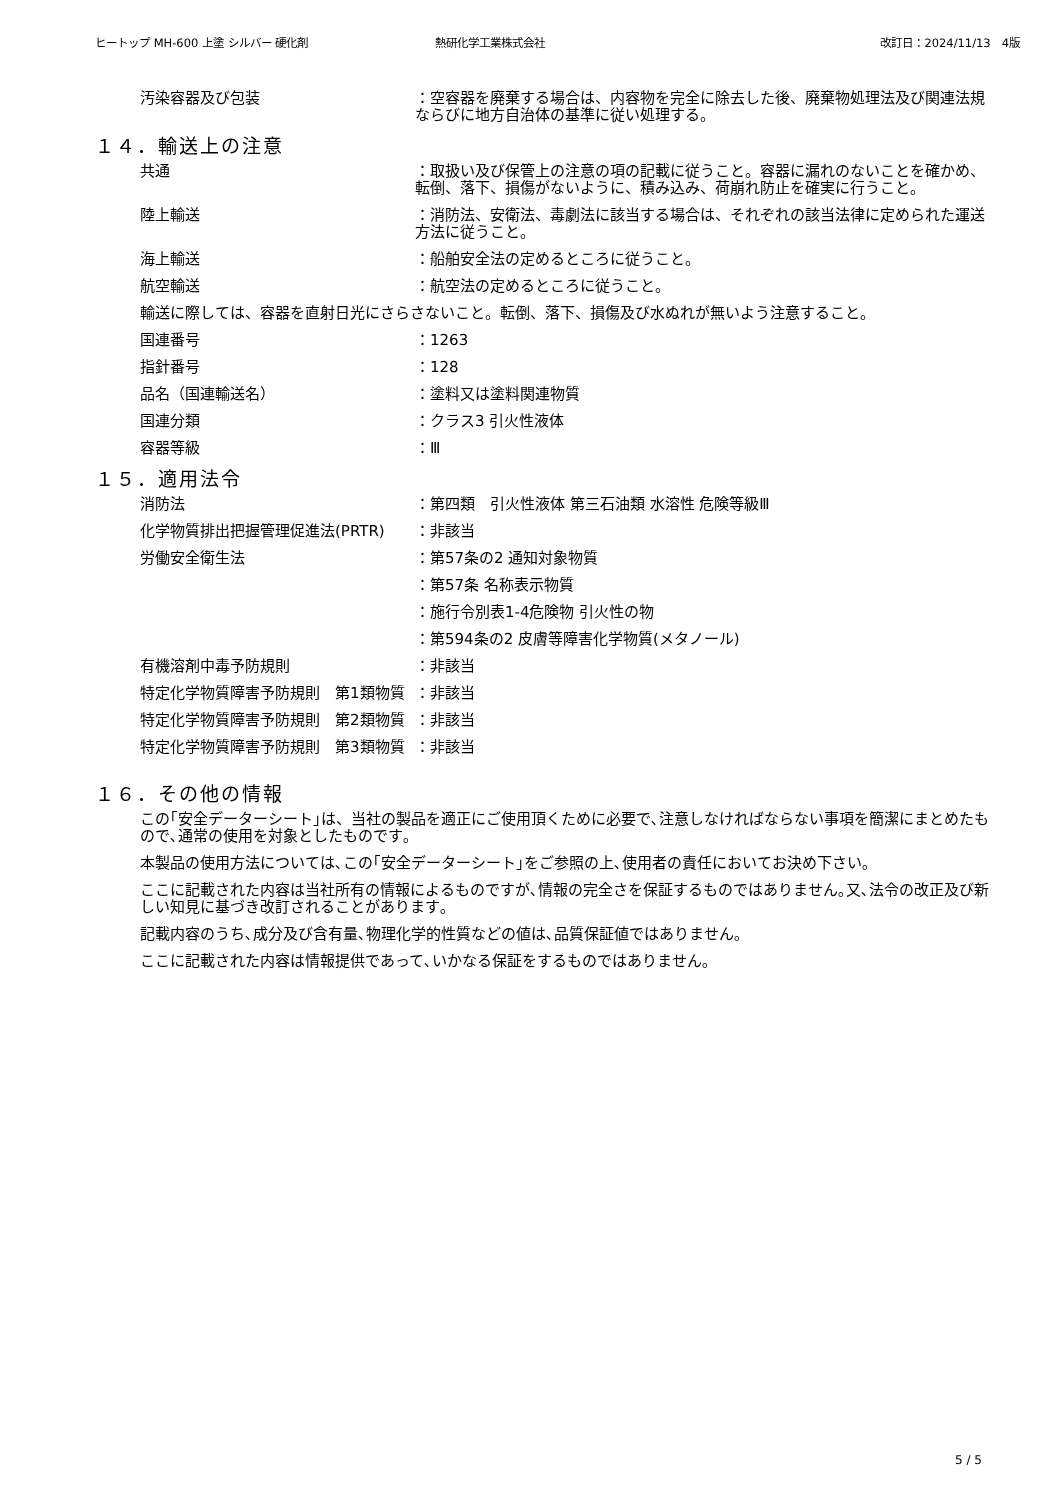ヒートップ MH-600 上塗 シルバー 硬化剤 熱研化学工業株式会社 改訂日：2024/11/13　4版
汚染容器及び包装 ：空容器を廃棄する場合は、内容物を完全に除去した後、廃棄物処理法及び関連法規ならびに地方自治体の基準に従い処理する。
１４．輸送上の注意
共通 ：取扱い及び保管上の注意の項の記載に従うこと。容器に漏れのないことを確かめ、転倒、落下、損傷がないように、積み込み、荷崩れ防止を確実に行うこと。
陸上輸送 ：消防法、安衛法、毒劇法に該当する場合は、それぞれの該当法律に定められた運送方法に従うこと。
海上輸送 ：船舶安全法の定めるところに従うこと。
航空輸送 ：航空法の定めるところに従うこと。
輸送に際しては、容器を直射日光にさらさないこと。転倒、落下、損傷及び水ぬれが無いよう注意すること。
国連番号 ：1263
指針番号 ：128
品名（国連輸送名） ：塗料又は塗料関連物質
国連分類 ：クラス3 引火性液体
容器等級 ：Ⅲ
１５．適用法令
消防法 ：第四類　引火性液体 第三石油類 水溶性 危険等級Ⅲ
化学物質排出把握管理促進法(PRTR) ：非該当
労働安全衛生法 ：第57条の2 通知対象物質
：第57条 名称表示物質
：施行令別表1-4危険物 引火性の物
：第594条の2 皮膚等障害化学物質(メタノール)
有機溶剤中毒予防規則 ：非該当
特定化学物質障害予防規則　第1類物質 ：非該当
特定化学物質障害予防規則　第2類物質 ：非該当
特定化学物質障害予防規則　第3類物質 ：非該当
１６．その他の情報
この｢安全データーシート｣は、当社の製品を適正にご使用頂くために必要で､注意しなければならない事項を簡潔にまとめたもので､通常の使用を対象としたものです｡
本製品の使用方法については､この｢安全データーシート｣をご参照の上､使用者の責任においてお決め下さい｡
ここに記載された内容は当社所有の情報によるものですが､情報の完全さを保証するものではありません｡又､法令の改正及び新しい知見に基づき改訂されることがあります｡
記載内容のうち､成分及び含有量､物理化学的性質などの値は､品質保証値ではありません｡
ここに記載された内容は情報提供であって､いかなる保証をするものではありません｡
5 / 5